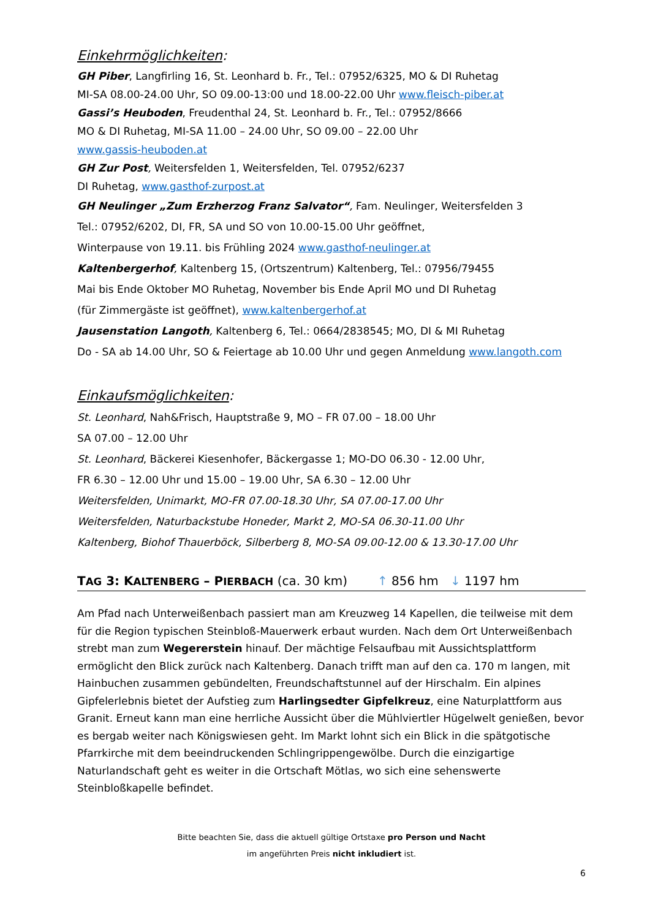Einkehrmöglichkeiten:
GH Piber, Langfirling 16, St. Leonhard b. Fr., Tel.: 07952/6325, MO & DI Ruhetag
MI-SA 08.00-24.00 Uhr, SO 09.00-13:00 und 18.00-22.00 Uhr www.fleisch-piber.at
Gassi’s Heuboden, Freudenthal 24, St. Leonhard b. Fr., Tel.: 07952/8666
MO & DI Ruhetag, MI-SA 11.00 – 24.00 Uhr, SO 09.00 – 22.00 Uhr
www.gassis-heuboden.at
GH Zur Post, Weitersfelden 1, Weitersfelden, Tel. 07952/6237
DI Ruhetag, www.gasthof-zurpost.at
GH Neulinger „Zum Erzherzog Franz Salvator“, Fam. Neulinger, Weitersfelden 3
Tel.: 07952/6202, DI, FR, SA und SO von 10.00-15.00 Uhr geöffnet,
Winterpause von 19.11. bis Frühling 2024 www.gasthof-neulinger.at
Kaltenbergerhof, Kaltenberg 15, (Ortszentrum) Kaltenberg, Tel.: 07956/79455
Mai bis Ende Oktober MO Ruhetag, November bis Ende April MO und DI Ruhetag
(für Zimmergäste ist geöffnet), www.kaltenbergerhof.at
Jausenstation Langoth, Kaltenberg 6, Tel.: 0664/2838545; MO, DI & MI Ruhetag
Do - SA ab 14.00 Uhr, SO & Feiertage ab 10.00 Uhr und gegen Anmeldung www.langoth.com
Einkaufsmöglichkeiten:
St. Leonhard, Nah&Frisch, Hauptstraße 9, MO – FR 07.00 – 18.00 Uhr
SA 07.00 – 12.00 Uhr
St. Leonhard, Bäckerei Kiesenhofer, Bäckergasse 1; MO-DO 06.30 - 12.00 Uhr,
FR 6.30 – 12.00 Uhr und 15.00 – 19.00 Uhr, SA 6.30 – 12.00 Uhr
Weitersfelden, Unimarkt, MO-FR 07.00-18.30 Uhr, SA 07.00-17.00 Uhr
Weitersfelden, Naturbackstube Honeder, Markt 2, MO-SA 06.30-11.00 Uhr
Kaltenberg, Biohof Thauerböck, Silberberg 8, MO-SA 09.00-12.00 & 13.30-17.00 Uhr
TAG 3: KALTENBERG – PIERBACH (ca. 30 km) ↑ 856 hm ↓ 1197 hm
Am Pfad nach Unterweißenbach passiert man am Kreuzweg 14 Kapellen, die teilweise mit dem für die Region typischen Steinbloß-Mauerwerk erbaut wurden. Nach dem Ort Unterweißenbach strebt man zum Wegererstein hinauf. Der mächtige Felsaufbau mit Aussichtsplattform ermöglicht den Blick zurück nach Kaltenberg. Danach trifft man auf den ca. 170 m langen, mit Hainbuchen zusammen gebündelten, Freundschaftstunnel auf der Hirschalm. Ein alpines Gipfelerlebnis bietet der Aufstieg zum Harlingsedter Gipfelkreuz, eine Naturplattform aus Granit. Erneut kann man eine herrliche Aussicht über die Mühlviertler Hügelwelt genießen, bevor es bergab weiter nach Königswiesen geht. Im Markt lohnt sich ein Blick in die spätgotische Pfarrkirche mit dem beeindruckenden Schlingrippengewölbe. Durch die einzigartige Naturlandschaft geht es weiter in die Ortschaft Mötlas, wo sich eine sehenswerte Steinbloßkapelle befindet.
Bitte beachten Sie, dass die aktuell gültige Ortstaxe pro Person und Nacht
im angeführten Preis nicht inkludiert ist.
6